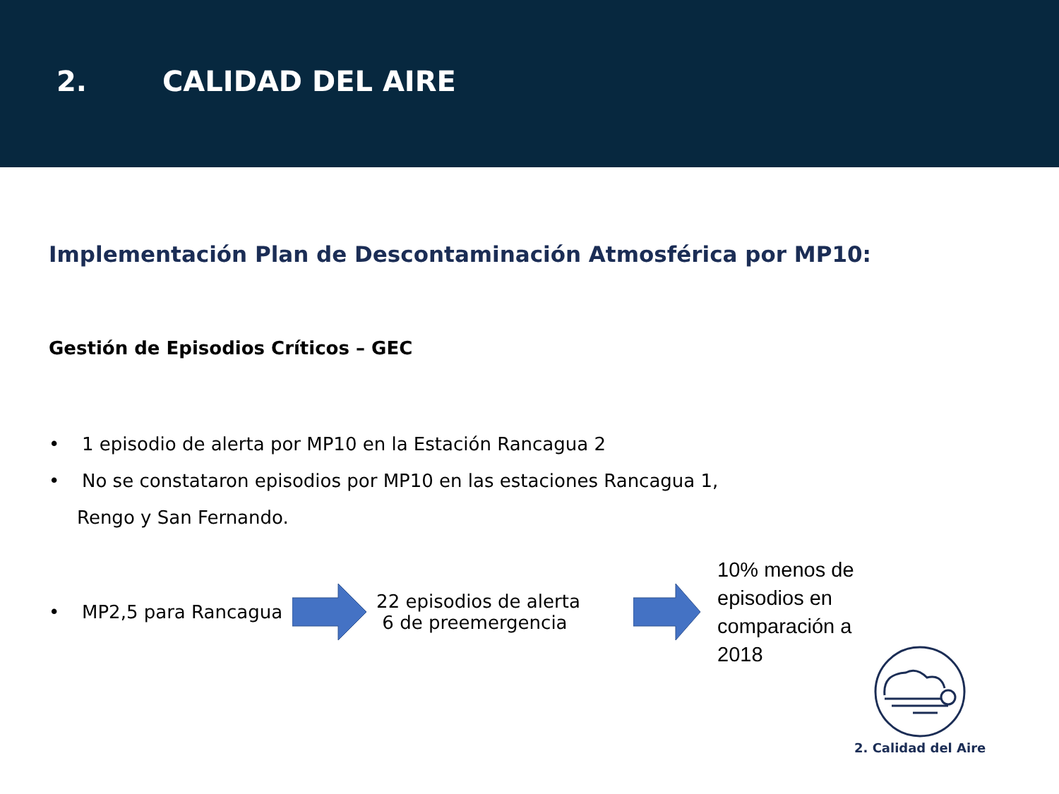2. CALIDAD DEL AIRE
Implementación Plan de Descontaminación Atmosférica por MP10:
Gestión de Episodios Críticos – GEC
• 1 episodio de alerta por MP10 en la Estación Rancagua 2
• No se constataron episodios por MP10 en las estaciones Rancagua 1,
Rengo y San Fernando.
• MP2,5 para Rancagua 22 episodios de alerta
6 de preemergencia 10% menos de episodios en comparación a 2018
2. Calidad del Aire